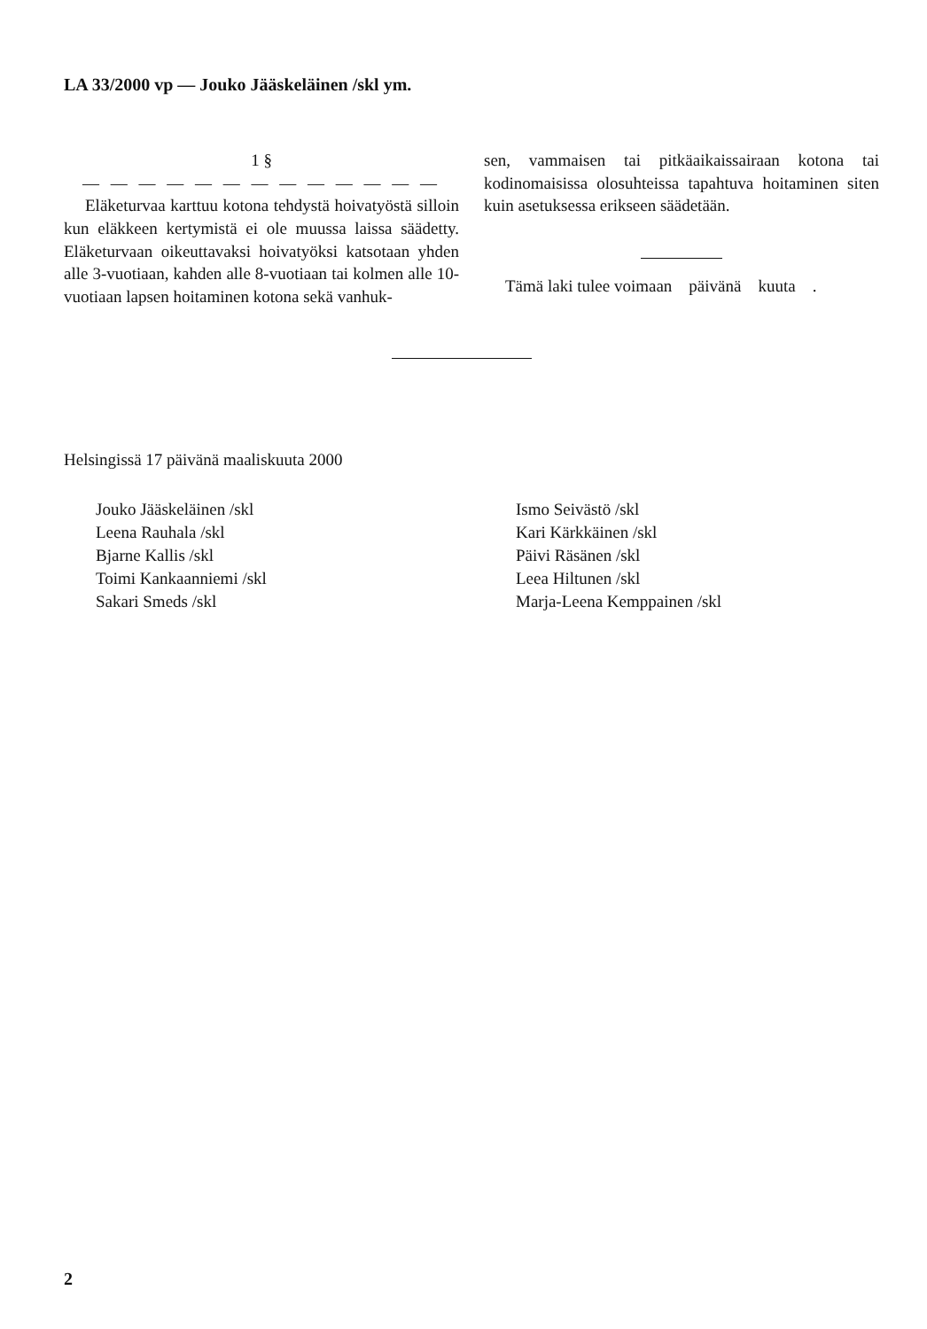LA 33/2000 vp — Jouko Jääskeläinen /skl ym.
1 §
— — — — — — — — — — — — —
Eläketurvaa karttuu kotona tehdystä hoivatyöstä silloin kun eläkkeen kertymistä ei ole muussa laissa säädetty. Eläketurvaan oikeuttavaksi hoivatyöksi katsotaan yhden alle 3-vuotiaan, kahden alle 8-vuotiaan tai kolmen alle 10-vuotiaan lapsen hoitaminen kotona sekä vanhuk-
sen, vammaisen tai pitkäaikaissairaan kotona tai kodinomaisissa olosuhteissa tapahtuva hoitaminen siten kuin asetuksessa erikseen säädetään.
Tämä laki tulee voimaan päivänä kuuta .
Helsingissä 17 päivänä maaliskuuta 2000
Jouko Jääskeläinen /skl
Leena Rauhala /skl
Bjarne Kallis /skl
Toimi Kankaanniemi /skl
Sakari Smeds /skl
Ismo Seivästö /skl
Kari Kärkkäinen /skl
Päivi Räsänen /skl
Leea Hiltunen /skl
Marja-Leena Kemppainen /skl
2